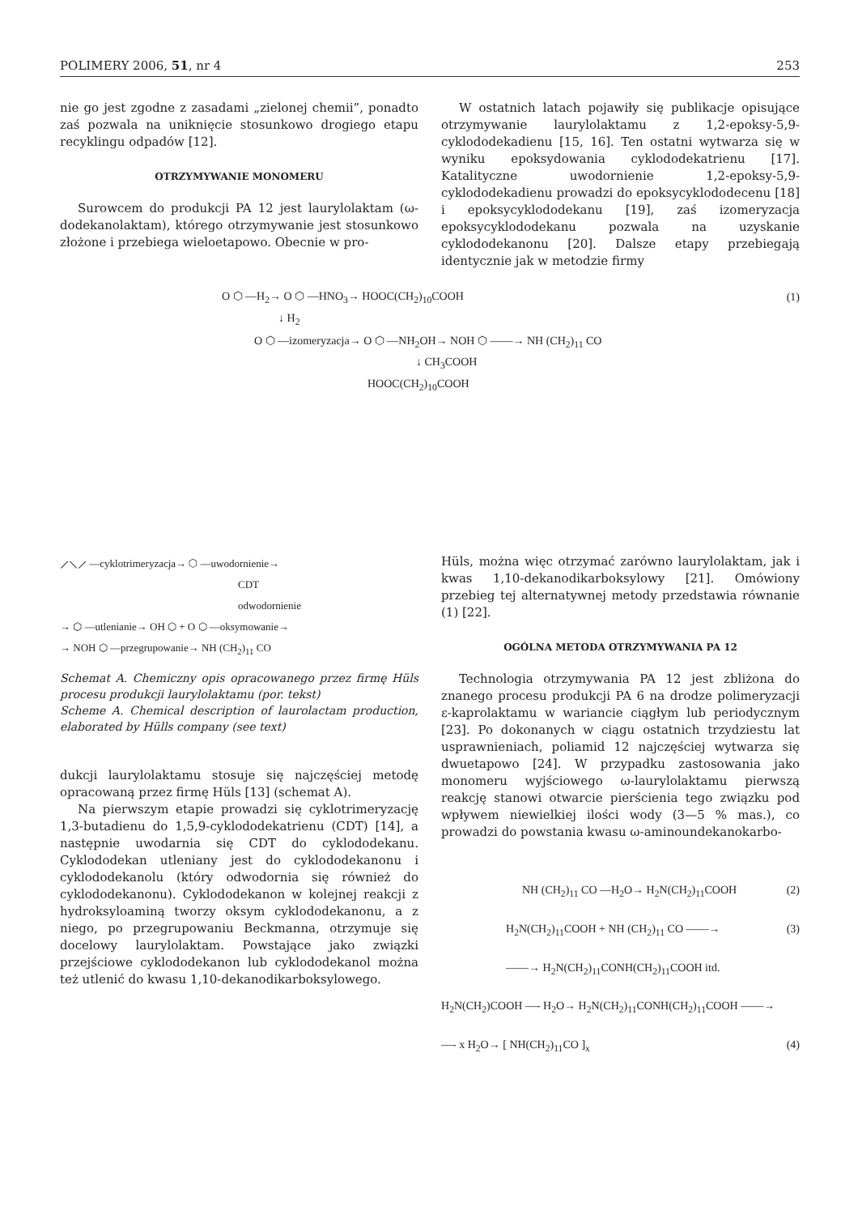POLIMERY 2006, 51, nr 4 253
nie go jest zgodne z zasadami „zielonej chemii”, ponadto zaś pozwala na uniknięcie stosunkowo drogiego etapu recyklingu odpadów [12].
OTRZYMYWANIE MONOMERU
Surowcem do produkcji PA 12 jest laurylolaktam (ω-dodekanolaktam), którego otrzymywanie jest stosunkowo złożone i przebiega wieloetapowo. Obecnie w pro-
W ostatnich latach pojawiły się publikacje opisujące otrzymywanie laurylolaktamu z 1,2-epoksy-5,9-cyklododekadienu [15, 16]. Ten ostatni wytwarza się w wyniku epoksydowania cyklododekatrienu [17]. Katalityczne uwodornienie 1,2-epoksy-5,9-cyklododekadienu prowadzi do epoksycyklododecenu [18] i epoksycyklododekanu [19], zaś izomeryzacja epoksycyklododekanu pozwala na uzyskanie cyklododekanonu [20]. Dalsze etapy przebiegają identycznie jak w metodzie firmy
O ⬡ —H<sub>2</sub>→ O ⬡ —HNO<sub>3</sub>→ HOOC(CH<sub>2</sub>)<sub>10</sub>COOH (1)
↓ H<sub>2</sub>
O ⬡ —izomeryzacja→ O ⬡ —NH<sub>2</sub>OH→ NOH ⬡ ——→ NH (CH<sub>2</sub>)<sub>11</sub> CO
↓ CH<sub>3</sub>COOH
HOOC(CH<sub>2</sub>)<sub>10</sub>COOH
⟋⟍⟋ —cyklotrimeryzacja→ ⬡ —uwodornienie→
CDT
odwodornienie
→ ⬡ —utlenianie→ OH ⬡ + O ⬡ —oksymowanie→
→ NOH ⬡ —przegrupowanie→ NH (CH<sub>2</sub>)<sub>11</sub> CO
Schemat A. Chemiczny opis opracowanego przez firmę Hüls procesu produkcji laurylolaktamu (por. tekst)
Scheme A. Chemical description of laurolactam production, elaborated by Hülls company (see text)
dukcji laurylolaktamu stosuje się najczęściej metodę opracowaną przez firmę Hüls [13] (schemat A).
Na pierwszym etapie prowadzi się cyklotrimeryzację 1,3-butadienu do 1,5,9-cyklododekatrienu (CDT) [14], a następnie uwodarnia się CDT do cyklododekanu. Cyklododekan utleniany jest do cyklododekanonu i cyklododekanolu (który odwodornia się również do cyklododekanonu). Cyklododekanon w kolejnej reakcji z hydroksyloaminą tworzy oksym cyklododekanonu, a z niego, po przegrupowaniu Beckmanna, otrzymuje się docelowy laurylolaktam. Powstające jako związki przejściowe cyklododekanon lub cyklododekanol można też utlenić do kwasu 1,10-dekanodikarboksylowego.
Hüls, można więc otrzymać zarówno laurylolaktam, jak i kwas 1,10-dekanodikarboksylowy [21]. Omówiony przebieg tej alternatywnej metody przedstawia równanie (1) [22].
OGÓLNA METODA OTRZYMYWANIA PA 12
Technologia otrzymywania PA 12 jest zbliżona do znanego procesu produkcji PA 6 na drodze polimeryzacji ε-kaprolaktamu w wariancie ciągłym lub periodycznym [23]. Po dokonanych w ciągu ostatnich trzydziestu lat usprawnieniach, poliamid 12 najczęściej wytwarza się dwuetapowo [24]. W przypadku zastosowania jako monomeru wyjściowego ω-laurylolaktamu pierwszą reakcję stanowi otwarcie pierścienia tego związku pod wpływem niewielkiej ilości wody (3—5 % mas.), co prowadzi do powstania kwasu ω-aminoundekanokarbo-
NH (CH<sub>2</sub>)<sub>11</sub> CO —H<sub>2</sub>O→ H<sub>2</sub>N(CH<sub>2</sub>)<sub>11</sub>COOH (2)
H<sub>2</sub>N(CH<sub>2</sub>)<sub>11</sub>COOH + NH (CH<sub>2</sub>)<sub>11</sub> CO ——→ (3)
——→ H<sub>2</sub>N(CH<sub>2</sub>)<sub>11</sub>CONH(CH<sub>2</sub>)<sub>11</sub>COOH itd.
H<sub>2</sub>N(CH<sub>2</sub>)COOH —- H<sub>2</sub>O→ H<sub>2</sub>N(CH<sub>2</sub>)<sub>11</sub>CONH(CH<sub>2</sub>)<sub>11</sub>COOH ——→
—- x H<sub>2</sub>O→ [ NH(CH<sub>2</sub>)<sub>11</sub>CO ]<sub>x</sub> (4)